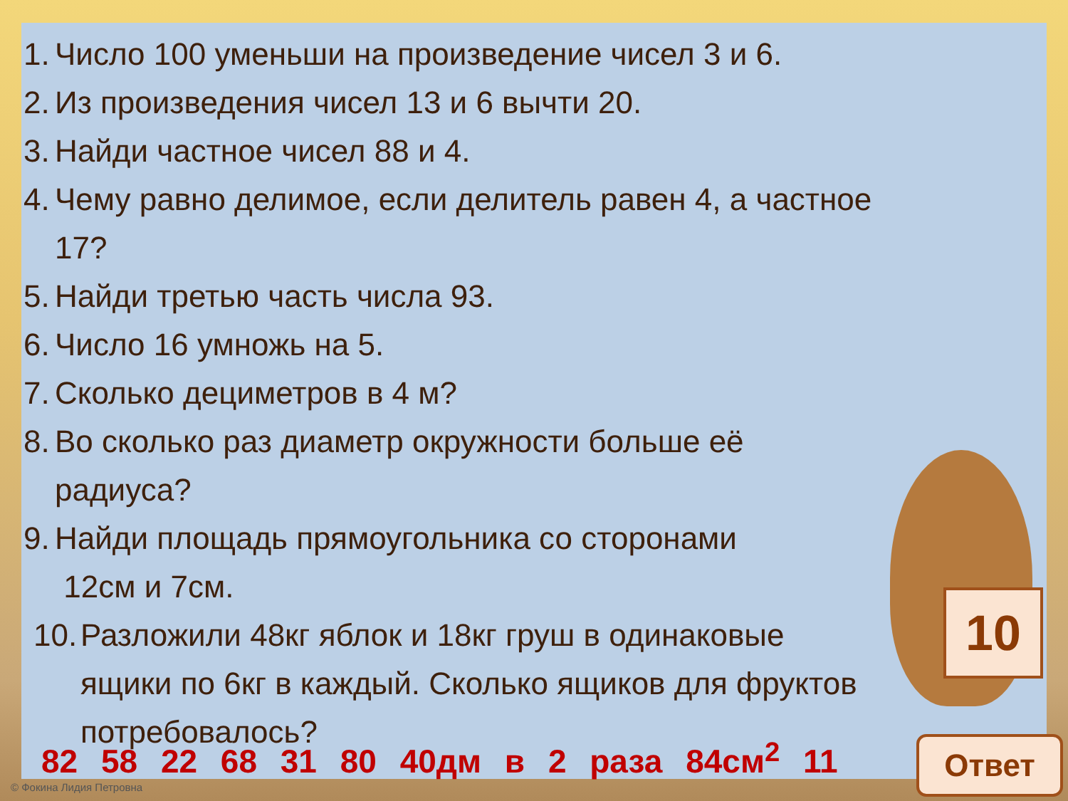1. Число 100 уменьши на произведение чисел 3 и 6.
2. Из произведения чисел 13 и 6 вычти 20.
3. Найди частное чисел 88 и 4.
4. Чему равно делимое, если делитель равен 4, а частное 17?
5. Найди третью часть числа 93.
6. Число 16 умножь на 5.
7. Сколько дециметров в 4 м?
8. Во сколько раз диаметр окружности больше её радиуса?
9. Найди площадь прямоугольника со сторонами
12см и 7см.
10. Разложили 48кг яблок и 18кг груш в одинаковые ящики по 6кг в каждый. Сколько ящиков для фруктов потребовалось?
82 58 22 68 31 80 40дм в 2 раза 84см<sup>2</sup> 11
10
Ответ
© Фокина Лидия Петровна